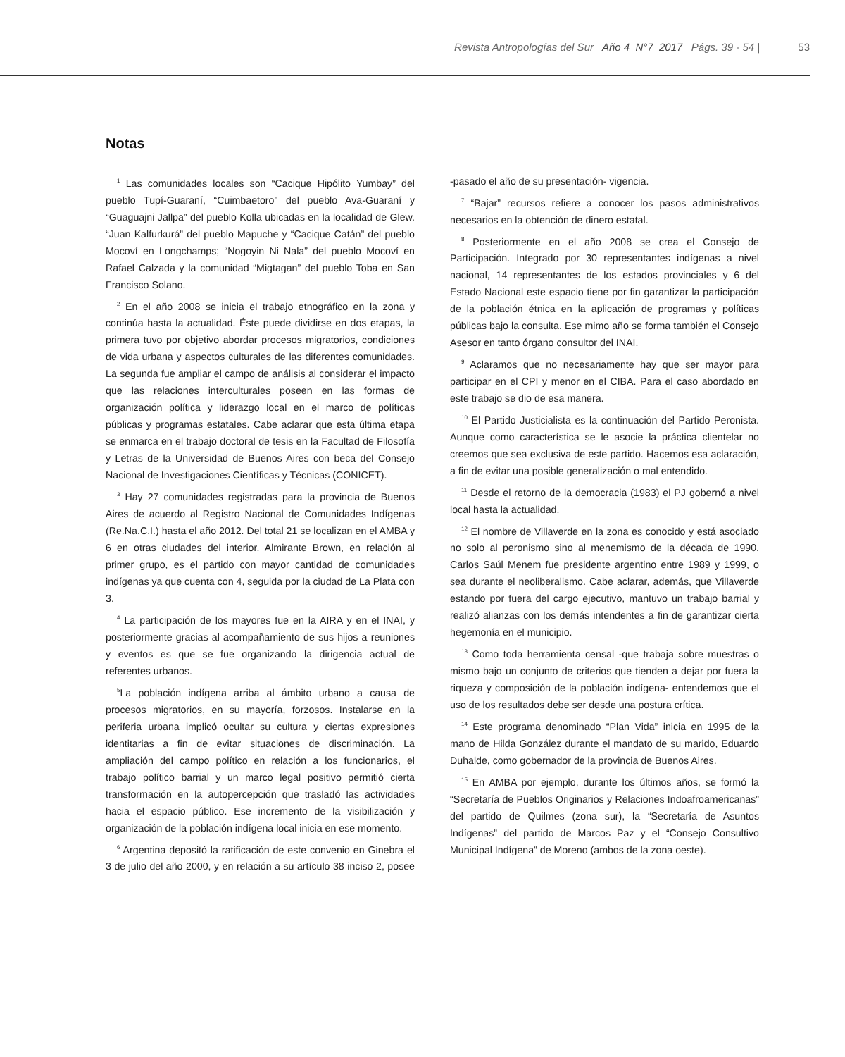Revista Antropologías del Sur Año 4 N°7 2017 Págs. 39 - 54 | 53
Notas
<sup>1</sup> Las comunidades locales son “Cacique Hipólito Yumbay” del pueblo Tupí-Guaraní, “Cuimbaetoro” del pueblo Ava-Guaraní y “Guaguajni Jallpa” del pueblo Kolla ubicadas en la localidad de Glew. “Juan Kalfurkurá” del pueblo Mapuche y “Cacique Catán” del pueblo Mocoví en Longchamps; “Nogoyin Ni Nala” del pueblo Mocoví en Rafael Calzada y la comunidad “Migtagan” del pueblo Toba en San Francisco Solano.
<sup>2</sup> En el año 2008 se inicia el trabajo etnográfico en la zona y continúa hasta la actualidad. Éste puede dividirse en dos etapas, la primera tuvo por objetivo abordar procesos migratorios, condiciones de vida urbana y aspectos culturales de las diferentes comunidades. La segunda fue ampliar el campo de análisis al considerar el impacto que las relaciones interculturales poseen en las formas de organización política y liderazgo local en el marco de políticas públicas y programas estatales. Cabe aclarar que esta última etapa se enmarca en el trabajo doctoral de tesis en la Facultad de Filosofía y Letras de la Universidad de Buenos Aires con beca del Consejo Nacional de Investigaciones Científicas y Técnicas (CONICET).
<sup>3</sup> Hay 27 comunidades registradas para la provincia de Buenos Aires de acuerdo al Registro Nacional de Comunidades Indígenas (Re.Na.C.I.) hasta el año 2012. Del total 21 se localizan en el AMBA y 6 en otras ciudades del interior. Almirante Brown, en relación al primer grupo, es el partido con mayor cantidad de comunidades indígenas ya que cuenta con 4, seguida por la ciudad de La Plata con 3.
<sup>4</sup> La participación de los mayores fue en la AIRA y en el INAI, y posteriormente gracias al acompañamiento de sus hijos a reuniones y eventos es que se fue organizando la dirigencia actual de referentes urbanos.
<sup>5</sup> La población indígena arriba al ámbito urbano a causa de procesos migratorios, en su mayoría, forzosos. Instalarse en la periferia urbana implicó ocultar su cultura y ciertas expresiones identitarias a fin de evitar situaciones de discriminación. La ampliación del campo político en relación a los funcionarios, el trabajo político barrial y un marco legal positivo permitió cierta transformación en la autopercepción que trasladó las actividades hacia el espacio público. Ese incremento de la visibilización y organización de la población indígena local inicia en ese momento.
<sup>6</sup> Argentina depositó la ratificación de este convenio en Ginebra el 3 de julio del año 2000, y en relación a su artículo 38 inciso 2, posee -pasado el año de su presentación- vigencia.
<sup>7</sup> “Bajar” recursos refiere a conocer los pasos administrativos necesarios en la obtención de dinero estatal.
<sup>8</sup> Posteriormente en el año 2008 se crea el Consejo de Participación. Integrado por 30 representantes indígenas a nivel nacional, 14 representantes de los estados provinciales y 6 del Estado Nacional este espacio tiene por fin garantizar la participación de la población étnica en la aplicación de programas y políticas públicas bajo la consulta. Ese mimo año se forma también el Consejo Asesor en tanto órgano consultor del INAI.
<sup>9</sup> Aclaramos que no necesariamente hay que ser mayor para participar en el CPI y menor en el CIBA. Para el caso abordado en este trabajo se dio de esa manera.
<sup>10</sup> El Partido Justicialista es la continuación del Partido Peronista. Aunque como característica se le asocie la práctica clientelar no creemos que sea exclusiva de este partido. Hacemos esa aclaración, a fin de evitar una posible generalización o mal entendido.
<sup>11</sup> Desde el retorno de la democracia (1983) el PJ gobernó a nivel local hasta la actualidad.
<sup>12</sup> El nombre de Villaverde en la zona es conocido y está asociado no solo al peronismo sino al menemismo de la década de 1990. Carlos Saúl Menem fue presidente argentino entre 1989 y 1999, o sea durante el neoliberalismo. Cabe aclarar, además, que Villaverde estando por fuera del cargo ejecutivo, mantuvo un trabajo barrial y realizó alianzas con los demás intendentes a fin de garantizar cierta hegemonía en el municipio.
<sup>13</sup> Como toda herramienta censal -que trabaja sobre muestras o mismo bajo un conjunto de criterios que tienden a dejar por fuera la riqueza y composición de la población indígena- entendemos que el uso de los resultados debe ser desde una postura crítica.
<sup>14</sup> Este programa denominado “Plan Vida” inicia en 1995 de la mano de Hilda González durante el mandato de su marido, Eduardo Duhalde, como gobernador de la provincia de Buenos Aires.
<sup>15</sup> En AMBA por ejemplo, durante los últimos años, se formó la “Secretaría de Pueblos Originarios y Relaciones Indoafroamericanas” del partido de Quilmes (zona sur), la “Secretaría de Asuntos Indígenas” del partido de Marcos Paz y el “Consejo Consultivo Municipal Indígena” de Moreno (ambos de la zona oeste).